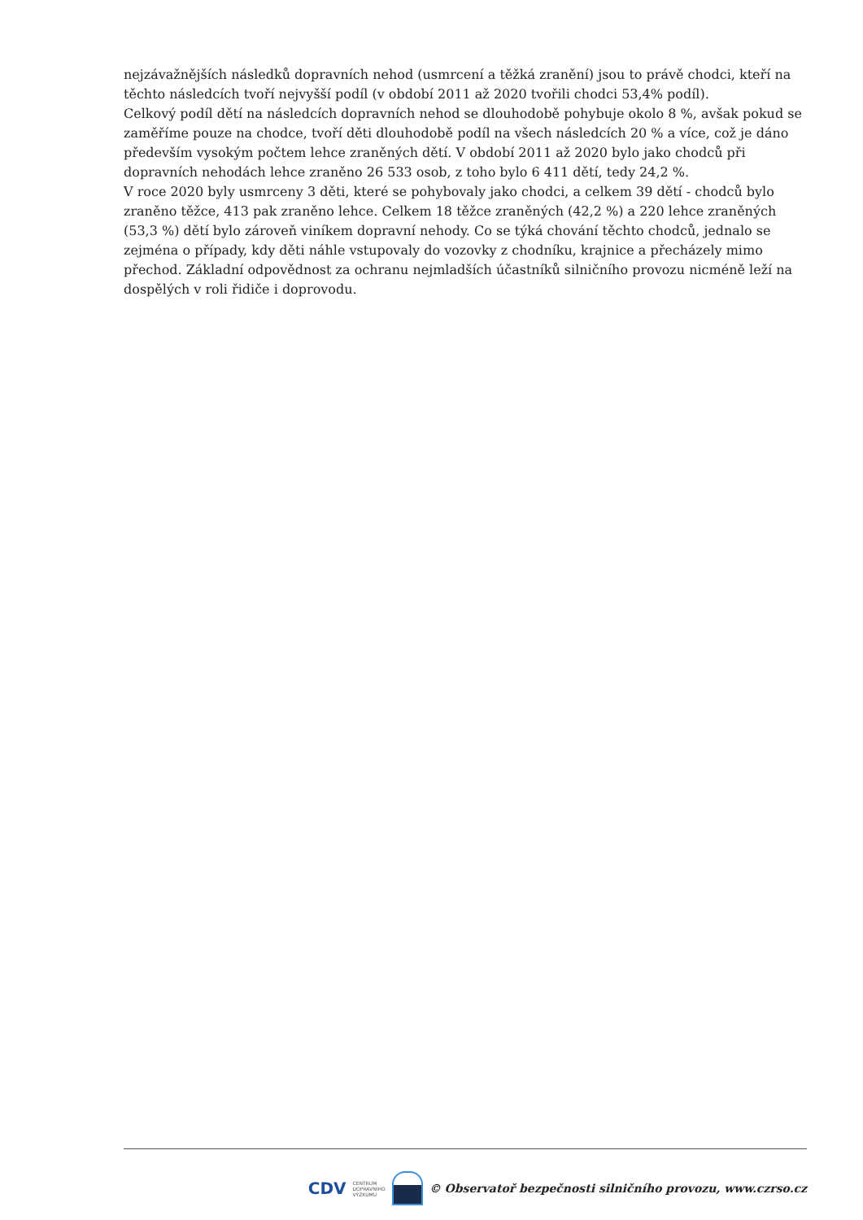nejzávažnějších následků dopravních nehod (usmrcení a těžká zranění) jsou to právě chodci, kteří na těchto následcích tvoří nejvyšší podíl (v období 2011 až 2020 tvořili chodci 53,4% podíl).
Celkový podíl dětí na následcích dopravních nehod se dlouhodobě pohybuje okolo 8 %, avšak pokud se zaměříme pouze na chodce, tvoří děti dlouhodobě podíl na všech následcích 20 % a více, což je dáno především vysokým počtem lehce zraněných dětí. V období 2011 až 2020 bylo jako chodců při dopravních nehodách lehce zraněno 26 533 osob, z toho bylo 6 411 dětí, tedy 24,2 %.
V roce 2020 byly usmrceny 3 děti, které se pohybovaly jako chodci, a celkem 39 dětí - chodců bylo zraněno těžce, 413 pak zraněno lehce. Celkem 18 těžce zraněných (42,2 %) a 220 lehce zraněných (53,3 %) dětí bylo zároveň viníkem dopravní nehody. Co se týká chování těchto chodců, jednalo se zejména o případy, kdy děti náhle vstupovaly do vozovky z chodníku, krajnice a přecházely mimo přechod. Základní odpovědnost za ochranu nejmladších účastníků silničního provozu nicméně leží na dospělých v roli řidiče i doprovodu.
CDV CENTRUM
DOPRAVNÍHO
VÝZKUMU
© Observatoř bezpečnosti silničního provozu, www.czrso.cz